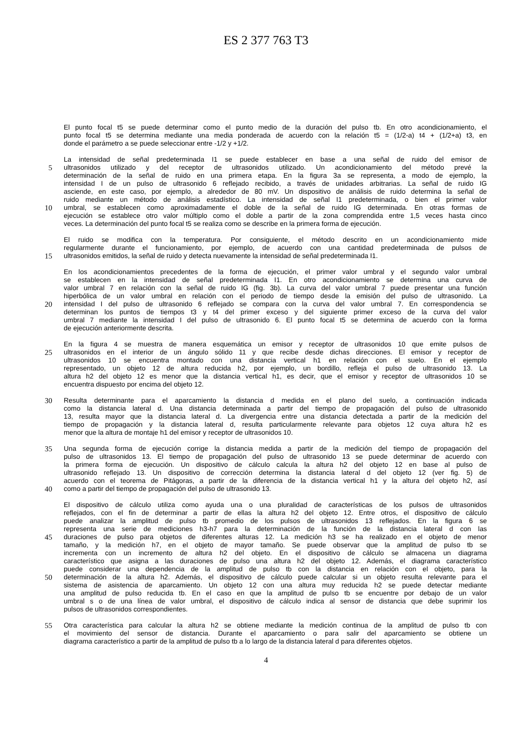ES 2 377 763 T3
El punto focal t5 se puede determinar como el punto medio de la duración del pulso tb. En otro acondicionamiento, el
punto focal t5 se determina mediante una media ponderada de acuerdo con la relación t5 = (1/2-a) t4 + (1/2+a) t3, en
donde el parámetro a se puede seleccionar entre -1/2 y +1/2.
La intensidad de señal predeterminada I1 se puede establecer en base a una señal de ruido del emisor de
5 ultrasonidos utilizado y del receptor de ultrasonidos utilizado. Un acondicionamiento del método prevé la
determinación de la señal de ruido en una primera etapa. En la figura 3a se representa, a modo de ejemplo, la
intensidad I de un pulso de ultrasonido 6 reflejado recibido, a través de unidades arbitrarias. La señal de ruido IG
asciende, en este caso, por ejemplo, a alrededor de 80 mV. Un dispositivo de análisis de ruido determina la señal de
ruido mediante un método de análisis estadístico. La intensidad de señal I1 predeterminada, o bien el primer valor
10 umbral, se establecen como aproximadamente el doble de la señal de ruido IG determinada. En otras formas de
ejecución se establece otro valor múltiplo como el doble a partir de la zona comprendida entre 1,5 veces hasta cinco
veces. La determinación del punto focal t5 se realiza como se describe en la primera forma de ejecución.
El ruido se modifica con la temperatura. Por consiguiente, el método descrito en un acondicionamiento mide
regularmente durante el funcionamiento, por ejemplo, de acuerdo con una cantidad predeterminada de pulsos de
15 ultrasonidos emitidos, la señal de ruido y detecta nuevamente la intensidad de señal predeterminada I1.
En los acondicionamientos precedentes de la forma de ejecución, el primer valor umbral y el segundo valor umbral
se establecen en la intensidad de señal predeterminada I1. En otro acondicionamiento se determina una curva de
valor umbral 7 en relación con la señal de ruido IG (fig. 3b). La curva del valor umbral 7 puede presentar una función
hiperbólica de un valor umbral en relación con el periodo de tiempo desde la emisión del pulso de ultrasonido. La
20 intensidad I del pulso de ultrasonido 6 reflejado se compara con la curva del valor umbral 7. En correspondencia se
determinan los puntos de tiempos t3 y t4 del primer exceso y del siguiente primer exceso de la curva del valor
umbral 7 mediante la intensidad I del pulso de ultrasonido 6. El punto focal t5 se determina de acuerdo con la forma
de ejecución anteriormente descrita.
En la figura 4 se muestra de manera esquemática un emisor y receptor de ultrasonidos 10 que emite pulsos de
25 ultrasonidos en el interior de un ángulo sólido 11 y que recibe desde dichas direcciones. El emisor y receptor de
ultrasonidos 10 se encuentra montado con una distancia vertical h1 en relación con el suelo. En el ejemplo
representado, un objeto 12 de altura reducida h2, por ejemplo, un bordillo, refleja el pulso de ultrasonido 13. La
altura h2 del objeto 12 es menor que la distancia vertical h1, es decir, que el emisor y receptor de ultrasonidos 10 se
encuentra dispuesto por encima del objeto 12.
30 Resulta determinante para el aparcamiento la distancia d medida en el plano del suelo, a continuación indicada
como la distancia lateral d. Una distancia determinada a partir del tiempo de propagación del pulso de ultrasonido
13, resulta mayor que la distancia lateral d. La divergencia entre una distancia detectada a partir de la medición del
tiempo de propagación y la distancia lateral d, resulta particularmente relevante para objetos 12 cuya altura h2 es
menor que la altura de montaje h1 del emisor y receptor de ultrasonidos 10.
35 Una segunda forma de ejecución corrige la distancia medida a partir de la medición del tiempo de propagación del
pulso de ultrasonidos 13. El tiempo de propagación del pulso de ultrasonido 13 se puede determinar de acuerdo con
la primera forma de ejecución. Un dispositivo de cálculo calcula la altura h2 del objeto 12 en base al pulso de
ultrasonido reflejado 13. Un dispositivo de corrección determina la distancia lateral d del objeto 12 (ver fig. 5) de
acuerdo con el teorema de Pitágoras, a partir de la diferencia de la distancia vertical h1 y la altura del objeto h2, así
40 como a partir del tiempo de propagación del pulso de ultrasonido 13.
El dispositivo de cálculo utiliza como ayuda una o una pluralidad de características de los pulsos de ultrasonidos
reflejados, con el fin de determinar a partir de ellas la altura h2 del objeto 12. Entre otros, el dispositivo de cálculo
puede analizar la amplitud de pulso tb promedio de los pulsos de ultrasonidos 13 reflejados. En la figura 6 se
representa una serie de mediciones h3-h7 para la determinación de la función de la distancia lateral d con las
45 duraciones de pulso para objetos de diferentes alturas 12. La medición h3 se ha realizado en el objeto de menor
tamaño, y la medición h7, en el objeto de mayor tamaño. Se puede observar que la amplitud de pulso tb se
incrementa con un incremento de altura h2 del objeto. En el dispositivo de cálculo se almacena un diagrama
característico que asigna a las duraciones de pulso una altura h2 del objeto 12. Además, el diagrama característico
puede considerar una dependencia de la amplitud de pulso tb con la distancia en relación con el objeto, para la
50 determinación de la altura h2. Además, el dispositivo de cálculo puede calcular si un objeto resulta relevante para el
sistema de asistencia de aparcamiento. Un objeto 12 con una altura muy reducida h2 se puede detectar mediante
una amplitud de pulso reducida tb. En el caso en que la amplitud de pulso tb se encuentre por debajo de un valor
umbral s o de una línea de valor umbral, el dispositivo de cálculo indica al sensor de distancia que debe suprimir los
pulsos de ultrasonidos correspondientes.
55 Otra característica para calcular la altura h2 se obtiene mediante la medición continua de la amplitud de pulso tb con
el movimiento del sensor de distancia. Durante el aparcamiento o para salir del aparcamiento se obtiene un
diagrama característico a partir de la amplitud de pulso tb a lo largo de la distancia lateral d para diferentes objetos.
4